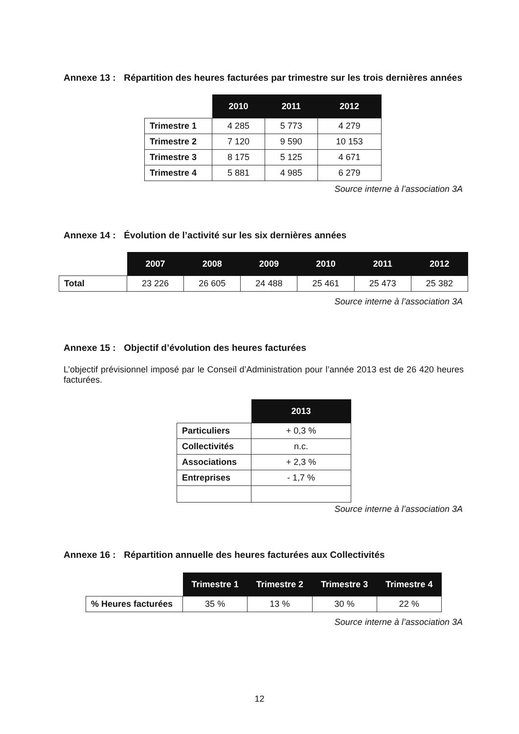Annexe 13 : Répartition des heures facturées par trimestre sur les trois dernières années
| | 2010 | 2011 | 2012 |
| --- | --- | --- | --- |
| Trimestre 1 | 4 285 | 5 773 | 4 279 |
| Trimestre 2 | 7 120 | 9 590 | 10 153 |
| Trimestre 3 | 8 175 | 5 125 | 4 671 |
| Trimestre 4 | 5 881 | 4 985 | 6 279 |
Source interne à l’association 3A
Annexe 14 : Évolution de l’activité sur les six dernières années
| | 2007 | 2008 | 2009 | 2010 | 2011 | 2012 |
| --- | --- | --- | --- | --- | --- | --- |
| Total | 23 226 | 26 605 | 24 488 | 25 461 | 25 473 | 25 382 |
Source interne à l’association 3A
Annexe 15 : Objectif d’évolution des heures facturées
L’objectif prévisionnel imposé par le Conseil d’Administration pour l’année 2013 est de 26 420 heures facturées.
| | 2013 |
| --- | --- |
| Particuliers | + 0,3 % |
| Collectivités | n.c. |
| Associations | + 2,3 % |
| Entreprises | - 1,7 % |
Source interne à l’association 3A
Annexe 16 : Répartition annuelle des heures facturées aux Collectivités
| | Trimestre 1 | Trimestre 2 | Trimestre 3 | Trimestre 4 |
| --- | --- | --- | --- | --- |
| % Heures facturées | 35 % | 13 % | 30 % | 22 % |
Source interne à l’association 3A
12